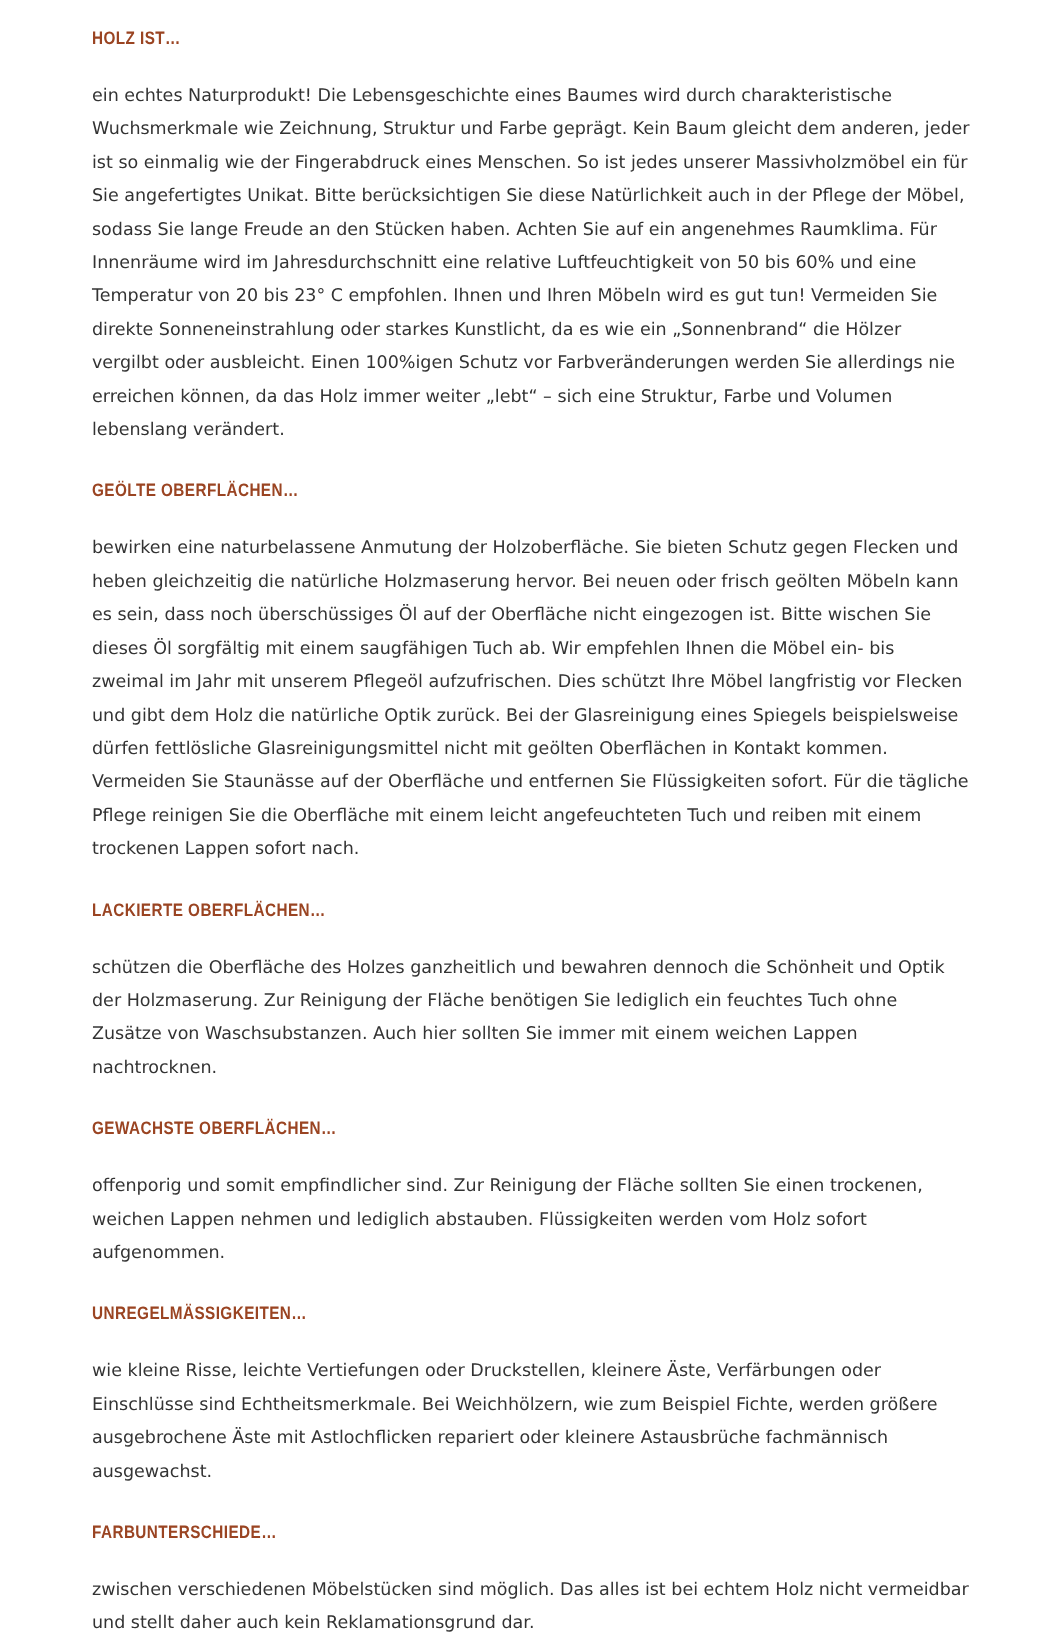HOLZ IST…
ein echtes Naturprodukt! Die Lebensgeschichte eines Baumes wird durch charakteristische Wuchsmerkmale wie Zeichnung, Struktur und Farbe geprägt. Kein Baum gleicht dem anderen, jeder ist so einmalig wie der Fingerabdruck eines Menschen. So ist jedes unserer Massivholzmöbel ein für Sie angefertigtes Unikat. Bitte berücksichtigen Sie diese Natürlichkeit auch in der Pflege der Möbel, sodass Sie lange Freude an den Stücken haben. Achten Sie auf ein angenehmes Raumklima. Für Innenräume wird im Jahresdurchschnitt eine relative Luftfeuchtigkeit von 50 bis 60% und eine Temperatur von 20 bis 23° C empfohlen. Ihnen und Ihren Möbeln wird es gut tun! Vermeiden Sie direkte Sonneneinstrahlung oder starkes Kunstlicht, da es wie ein „Sonnenbrand“ die Hölzer vergilbt oder ausbleicht. Einen 100%igen Schutz vor Farbveränderungen werden Sie allerdings nie erreichen können, da das Holz immer weiter „lebt“ – sich eine Struktur, Farbe und Volumen lebenslang verändert.
GEÖLTE OBERFLÄCHEN…
bewirken eine naturbelassene Anmutung der Holzoberfläche. Sie bieten Schutz gegen Flecken und heben gleichzeitig die natürliche Holzmaserung hervor. Bei neuen oder frisch geölten Möbeln kann es sein, dass noch überschüssiges Öl auf der Oberfläche nicht eingezogen ist. Bitte wischen Sie dieses Öl sorgfältig mit einem saugfähigen Tuch ab. Wir empfehlen Ihnen die Möbel ein- bis zweimal im Jahr mit unserem Pflegeöl aufzufrischen. Dies schützt Ihre Möbel langfristig vor Flecken und gibt dem Holz die natürliche Optik zurück. Bei der Glasreinigung eines Spiegels beispielsweise dürfen fettlösliche Glasreinigungsmittel nicht mit geölten Oberflächen in Kontakt kommen. Vermeiden Sie Staunässe auf der Oberfläche und entfernen Sie Flüssigkeiten sofort. Für die tägliche Pflege reinigen Sie die Oberfläche mit einem leicht angefeuchteten Tuch und reiben mit einem trockenen Lappen sofort nach.
LACKIERTE OBERFLÄCHEN…
schützen die Oberfläche des Holzes ganzheitlich und bewahren dennoch die Schönheit und Optik der Holzmaserung. Zur Reinigung der Fläche benötigen Sie lediglich ein feuchtes Tuch ohne Zusätze von Waschsubstanzen. Auch hier sollten Sie immer mit einem weichen Lappen nachtrocknen.
GEWACHSTE OBERFLÄCHEN…
offenporig und somit empfindlicher sind. Zur Reinigung der Fläche sollten Sie einen trockenen, weichen Lappen nehmen und lediglich abstauben. Flüssigkeiten werden vom Holz sofort aufgenommen.
UNREGELMÄSSIGKEITEN…
wie kleine Risse, leichte Vertiefungen oder Druckstellen, kleinere Äste, Verfärbungen oder Einschlüsse sind Echtheitsmerkmale. Bei Weichhölzern, wie zum Beispiel Fichte, werden größere ausgebrochene Äste mit Astlochflicken repariert oder kleinere Astausbrüche fachmännisch ausgewachst.
FARBUNTERSCHIEDE…
zwischen verschiedenen Möbelstücken sind möglich. Das alles ist bei echtem Holz nicht vermeidbar und stellt daher auch kein Reklamationsgrund dar.